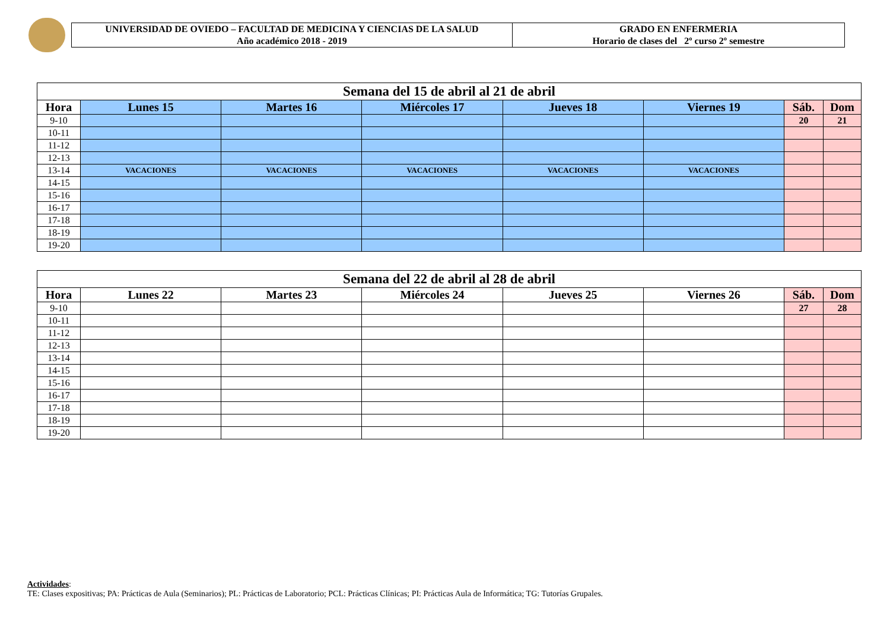UNIVERSIDAD DE OVIEDO – FACULTAD DE MEDICINA Y CIENCIAS DE LA SALUD
Año académico 2018 - 2019
GRADO EN ENFERMERIA
Horario de clases del 2º curso 2º semestre
| Semana del 15 de abril al 21 de abril | | | | | | | |
| Hora | Lunes 15 | Martes 16 | Miércoles 17 | Jueves 18 | Viernes 19 | Sáb. | Dom |
| 9-10 | | | | | | 20 | 21 |
| 10-11 | | | | | | | |
| 11-12 | | | | | | | |
| 12-13 | | | | | | | |
| 13-14 | VACACIONES | VACACIONES | VACACIONES | VACACIONES | VACACIONES | | |
| 14-15 | | | | | | | |
| 15-16 | | | | | | | |
| 16-17 | | | | | | | |
| 17-18 | | | | | | | |
| 18-19 | | | | | | | |
| 19-20 | | | | | | | |
| Semana del 22 de abril al 28 de abril | | | | | | | |
| Hora | Lunes 22 | Martes 23 | Miércoles 24 | Jueves 25 | Viernes 26 | Sáb. | Dom |
| 9-10 | | | | | | 27 | 28 |
| 10-11 | | | | | | | |
| 11-12 | | | | | | | |
| 12-13 | | | | | | | |
| 13-14 | | | | | | | |
| 14-15 | | | | | | | |
| 15-16 | | | | | | | |
| 16-17 | | | | | | | |
| 17-18 | | | | | | | |
| 18-19 | | | | | | | |
| 19-20 | | | | | | | |
Actividades:
TE: Clases expositivas; PA: Prácticas de Aula (Seminarios); PL: Prácticas de Laboratorio; PCL: Prácticas Clínicas; PI: Prácticas Aula de Informática; TG: Tutorías Grupales.